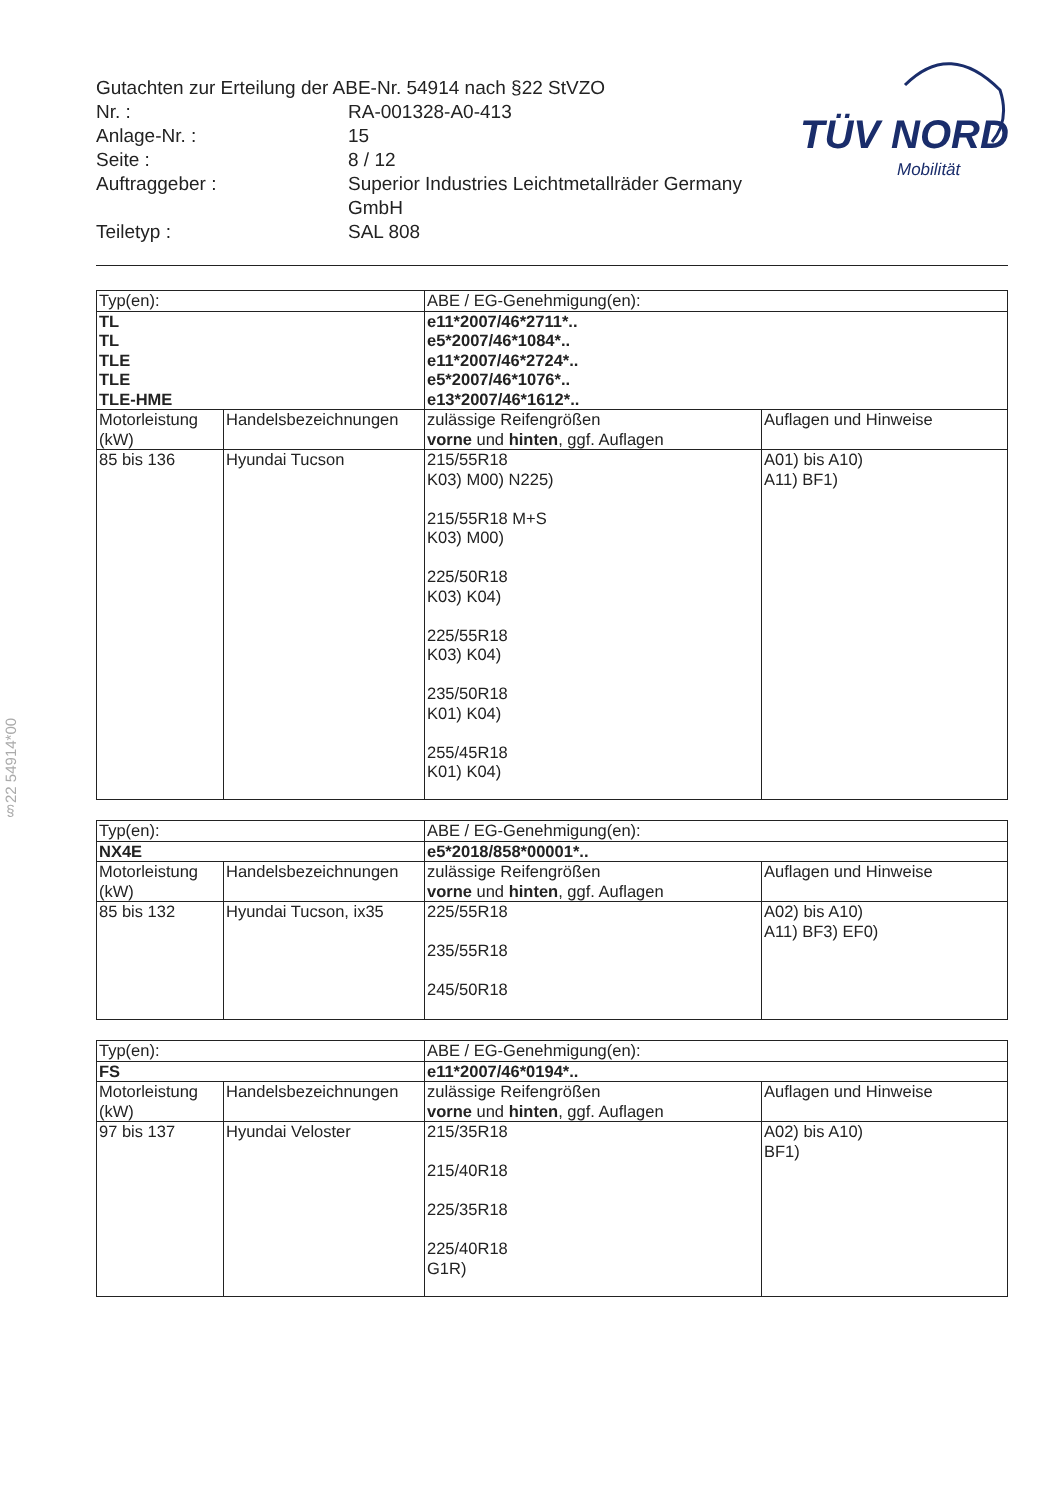§22 54914*00
Gutachten zur Erteilung der ABE-Nr. 54914 nach §22 StVZO
Nr. : RA-001328-A0-413
Anlage-Nr. : 15
Seite : 8 / 12
Auftraggeber : Superior Industries Leichtmetallräder Germany GmbH
Teiletyp : SAL 808
TÜV NORD
Mobilität
| Typ(en): | | ABE / EG-Genehmigung(en): | |
| TL TL TLE TLE TLE-HME | | e11*2007/46*2711*.. e5*2007/46*1084*.. e11*2007/46*2724*.. e5*2007/46*1076*.. e13*2007/46*1612*.. | |
| Motorleistung (kW) | Handelsbezeichnungen | zulässige Reifengrößen vorne und hinten , ggf. Auflagen | Auflagen und Hinweise |
| 85 bis 136 | Hyundai Tucson | 215/55R18 K03) M00) N225) 215/55R18 M+S K03) M00) 225/50R18 K03) K04) 225/55R18 K03) K04) 235/50R18 K01) K04) 255/45R18 K01) K04) | A01) bis A10) A11) BF1) |
| Typ(en): | | ABE / EG-Genehmigung(en): | |
| NX4E | | e5*2018/858*00001*.. | |
| Motorleistung (kW) | Handelsbezeichnungen | zulässige Reifengrößen vorne und hinten , ggf. Auflagen | Auflagen und Hinweise |
| 85 bis 132 | Hyundai Tucson, ix35 | 225/55R18 235/55R18 245/50R18 | A02) bis A10) A11) BF3) EF0) |
| Typ(en): | | ABE / EG-Genehmigung(en): | |
| FS | | e11*2007/46*0194*.. | |
| Motorleistung (kW) | Handelsbezeichnungen | zulässige Reifengrößen vorne und hinten , ggf. Auflagen | Auflagen und Hinweise |
| 97 bis 137 | Hyundai Veloster | 215/35R18 215/40R18 225/35R18 225/40R18 G1R) | A02) bis A10) BF1) |